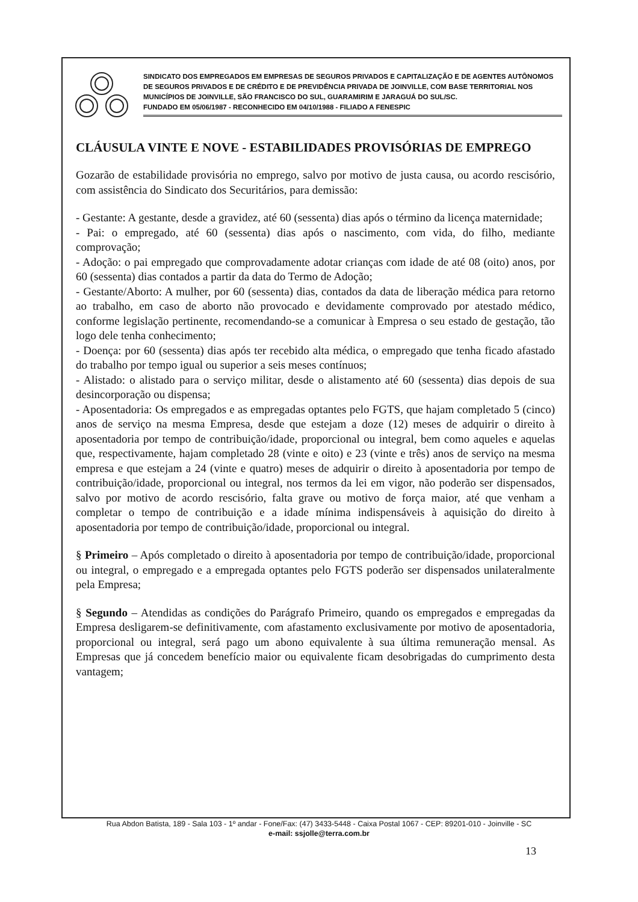SINDICATO DOS EMPREGADOS EM EMPRESAS DE SEGUROS PRIVADOS E CAPITALIZAÇÃO E DE AGENTES AUTÔNOMOS DE SEGUROS PRIVADOS E DE CRÉDITO E DE PREVIDÊNCIA PRIVADA DE JOINVILLE, COM BASE TERRITORIAL NOS MUNICÍPIOS DE JOINVILLE, SÃO FRANCISCO DO SUL, GUARAMIRIM E JARAGUÁ DO SUL/SC.
FUNDADO EM 05/06/1987 - RECONHECIDO EM 04/10/1988 - FILIADO A FENESPIC
CLÁUSULA VINTE E NOVE - ESTABILIDADES PROVISÓRIAS DE EMPREGO
Gozarão de estabilidade provisória no emprego, salvo por motivo de justa causa, ou acordo rescisório, com assistência do Sindicato dos Securitários, para demissão:
- Gestante: A gestante, desde a gravidez, até 60 (sessenta) dias após o término da licença maternidade;
- Pai: o empregado, até 60 (sessenta) dias após o nascimento, com vida, do filho, mediante comprovação;
- Adoção: o pai empregado que comprovadamente adotar crianças com idade de até 08 (oito) anos, por 60 (sessenta) dias contados a partir da data do Termo de Adoção;
- Gestante/Aborto: A mulher, por 60 (sessenta) dias, contados da data de liberação médica para retorno ao trabalho, em caso de aborto não provocado e devidamente comprovado por atestado médico, conforme legislação pertinente, recomendando-se a comunicar à Empresa o seu estado de gestação, tão logo dele tenha conhecimento;
- Doença: por 60 (sessenta) dias após ter recebido alta médica, o empregado que tenha ficado afastado do trabalho por tempo igual ou superior a seis meses contínuos;
- Alistado: o alistado para o serviço militar, desde o alistamento até 60 (sessenta) dias depois de sua desincorporação ou dispensa;
- Aposentadoria: Os empregados e as empregadas optantes pelo FGTS, que hajam completado 5 (cinco) anos de serviço na mesma Empresa, desde que estejam a doze (12) meses de adquirir o direito à aposentadoria por tempo de contribuição/idade, proporcional ou integral, bem como aqueles e aquelas que, respectivamente, hajam completado 28 (vinte e oito) e 23 (vinte e três) anos de serviço na mesma empresa e que estejam a 24 (vinte e quatro) meses de adquirir o direito à aposentadoria por tempo de contribuição/idade, proporcional ou integral, nos termos da lei em vigor, não poderão ser dispensados, salvo por motivo de acordo rescisório, falta grave ou motivo de força maior, até que venham a completar o tempo de contribuição e a idade mínima indispensáveis à aquisição do direito à aposentadoria por tempo de contribuição/idade, proporcional ou integral.
§ Primeiro – Após completado o direito à aposentadoria por tempo de contribuição/idade, proporcional ou integral, o empregado e a empregada optantes pelo FGTS poderão ser dispensados unilateralmente pela Empresa;
§ Segundo – Atendidas as condições do Parágrafo Primeiro, quando os empregados e empregadas da Empresa desligarem-se definitivamente, com afastamento exclusivamente por motivo de aposentadoria, proporcional ou integral, será pago um abono equivalente à sua última remuneração mensal. As Empresas que já concedem benefício maior ou equivalente ficam desobrigadas do cumprimento desta vantagem;
Rua Abdon Batista, 189 - Sala 103 - 1º andar - Fone/Fax: (47) 3433-5448 - Caixa Postal 1067 - CEP: 89201-010 - Joinville - SC
e-mail: ssjolle@terra.com.br
13